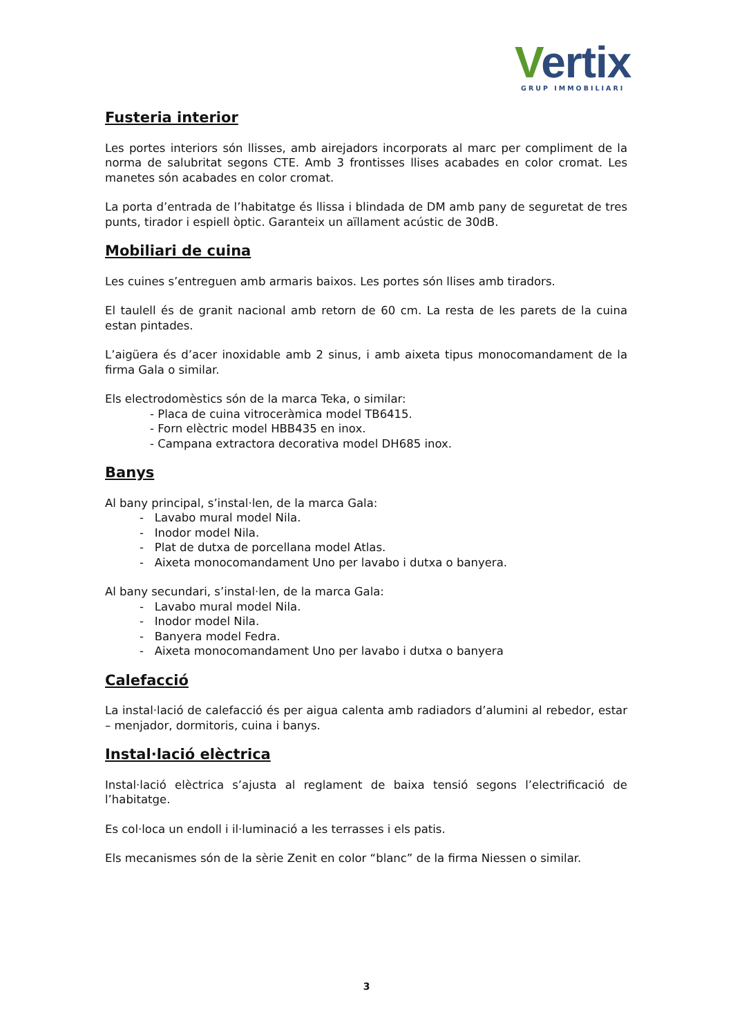Vertix
GRUP IMMOBILIARI
Fusteria interior
Les portes interiors són llisses, amb airejadors incorporats al marc per compliment de la norma de salubritat segons CTE. Amb 3 frontisses llises acabades en color cromat. Les manetes són acabades en color cromat.
La porta d’entrada de l’habitatge és llissa i blindada de DM amb pany de seguretat de tres punts, tirador i espiell òptic. Garanteix un aïllament acústic de 30dB.
Mobiliari de cuina
Les cuines s’entreguen amb armaris baixos. Les portes són llises amb tiradors.
El taulell és de granit nacional amb retorn de 60 cm. La resta de les parets de la cuina estan pintades.
L’aigüera és d’acer inoxidable amb 2 sinus, i amb aixeta tipus monocomandament de la firma Gala o similar.
Els electrodomèstics són de la marca Teka, o similar:
- Placa de cuina vitroceràmica model TB6415.
- Forn elèctric model HBB435 en inox.
- Campana extractora decorativa model DH685 inox.
Banys
Al bany principal, s’instal·len, de la marca Gala:
- Lavabo mural model Nila.
- Inodor model Nila.
- Plat de dutxa de porcellana model Atlas.
- Aixeta monocomandament Uno per lavabo i dutxa o banyera.
Al bany secundari, s’instal·len, de la marca Gala:
- Lavabo mural model Nila.
- Inodor model Nila.
- Banyera model Fedra.
- Aixeta monocomandament Uno per lavabo i dutxa o banyera
Calefacció
La instal·lació de calefacció és per aigua calenta amb radiadors d’alumini al rebedor, estar – menjador, dormitoris, cuina i banys.
Instal·lació elèctrica
Instal·lació elèctrica s’ajusta al reglament de baixa tensió segons l’electrificació de l’habitatge.
Es col·loca un endoll i il·luminació a les terrasses i els patis.
Els mecanismes són de la sèrie Zenit en color “blanc” de la firma Niessen o similar.
3